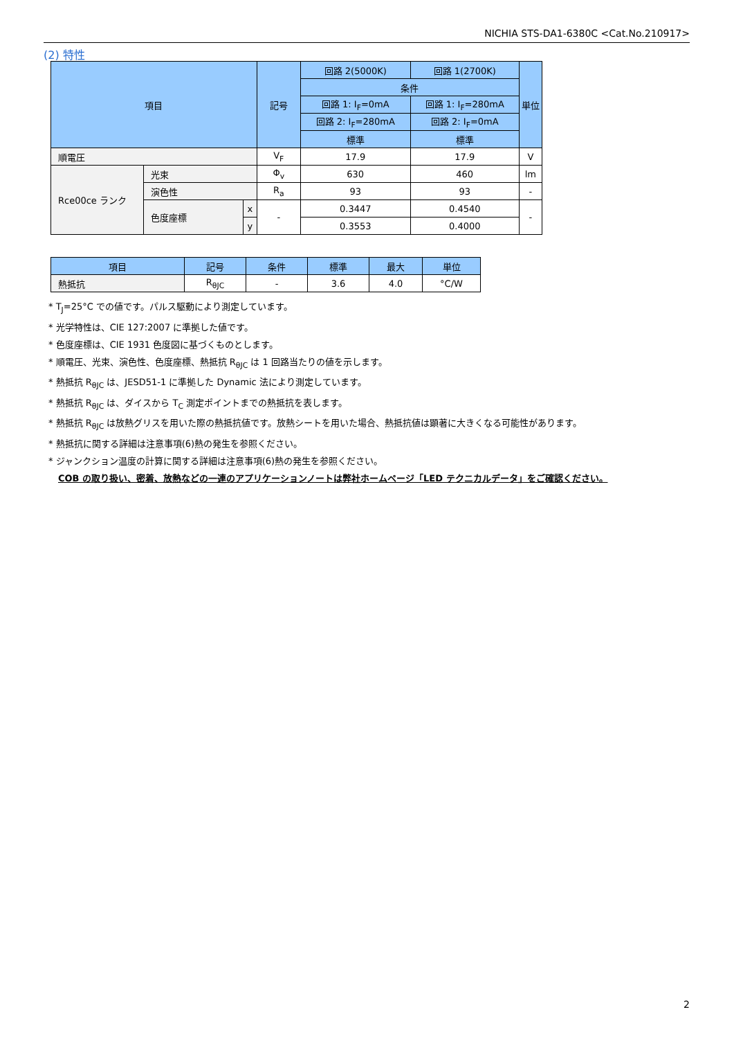NICHIA STS-DA1-6380C <Cat.No.210917>
(2) 特性
| 項目 | | | 記号 | 回路 2(5000K) | 回路 1(2700K) | 単位 |
| --- | --- | --- | --- | --- | --- | --- |
| | | | | 条件 | | |
| | | | | 回路 1: I<sub>F</sub>=0mA | 回路 1: I<sub>F</sub>=280mA | |
| | | | | 回路 2: I<sub>F</sub>=280mA | 回路 2: I<sub>F</sub>=0mA | |
| | | | | 標準 | 標準 | |
| 順電圧 | | | V<sub>F</sub> | 17.9 | 17.9 | V |
| Rce00ce ランク | 光束 | | Φ<sub>v</sub> | 630 | 460 | lm |
| | 演色性 | | R<sub>a</sub> | 93 | 93 | - |
| | 色度座標 | x | - | 0.3447 | 0.4540 | - |
| | | y | | 0.3553 | 0.4000 | |
| 項目 | 記号 | 条件 | 標準 | 最大 | 単位 |
| --- | --- | --- | --- | --- | --- |
| 熱抵抗 | R<sub>θJC</sub> | - | 3.6 | 4.0 | °C/W |
* T<sub>J</sub>=25°C での値です。パルス駆動により測定しています。
* 光学特性は、CIE 127:2007 に準拠した値です。
* 色度座標は、CIE 1931 色度図に基づくものとします。
* 順電圧、光束、演色性、色度座標、熱抵抗 R<sub>θJC</sub> は 1 回路当たりの値を示します。
* 熱抵抗 R<sub>θJC</sub> は、JESD51-1 に準拠した Dynamic 法により測定しています。
* 熱抵抗 R<sub>θJC</sub> は、ダイスから T<sub>C</sub> 測定ポイントまでの熱抵抗を表します。
* 熱抵抗 R<sub>θJC</sub> は放熱グリスを用いた際の熱抵抗値です。放熱シートを用いた場合、熱抵抗値は顕著に大きくなる可能性があります。
* 熱抵抗に関する詳細は注意事項(6)熱の発生を参照ください。
* ジャンクション温度の計算に関する詳細は注意事項(6)熱の発生を参照ください。
COB の取り扱い、密着、放熱などの一連のアプリケーションノートは弊社ホームページ「LED テクニカルデータ」をご確認ください。
2